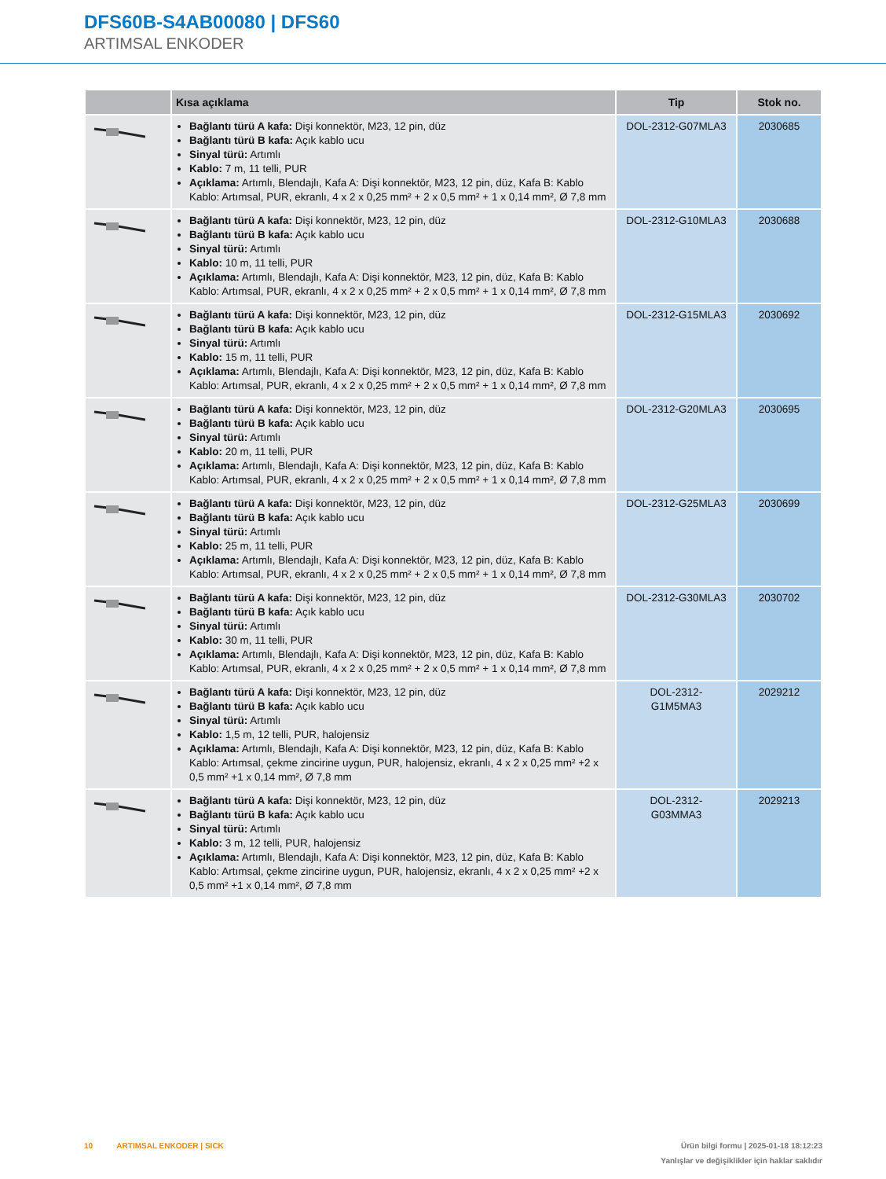DFS60B-S4AB00080 | DFS60
ARTIMSAL ENKODER
| | Kısa açıklama | Tip | Stok no. |
| --- | --- | --- | --- |
| | Bağlantı türü A kafa: Dişi konnektör, M23, 12 pin, düz Bağlantı türü B kafa: Açık kablo ucu Sinyal türü: Artımlı Kablo: 7 m, 11 telli, PUR Açıklama: Artımlı, Blendajlı, Kafa A: Dişi konnektör, M23, 12 pin, düz, Kafa B: Kablo Kablo: Artımsal, PUR, ekranlı, 4 x 2 x 0,25 mm² + 2 x 0,5 mm² + 1 x 0,14 mm², Ø 7,8 mm | DOL-2312-G07MLA3 | 2030685 |
| | Bağlantı türü A kafa: Dişi konnektör, M23, 12 pin, düz Bağlantı türü B kafa: Açık kablo ucu Sinyal türü: Artımlı Kablo: 10 m, 11 telli, PUR Açıklama: Artımlı, Blendajlı, Kafa A: Dişi konnektör, M23, 12 pin, düz, Kafa B: Kablo Kablo: Artımsal, PUR, ekranlı, 4 x 2 x 0,25 mm² + 2 x 0,5 mm² + 1 x 0,14 mm², Ø 7,8 mm | DOL-2312-G10MLA3 | 2030688 |
| | Bağlantı türü A kafa: Dişi konnektör, M23, 12 pin, düz Bağlantı türü B kafa: Açık kablo ucu Sinyal türü: Artımlı Kablo: 15 m, 11 telli, PUR Açıklama: Artımlı, Blendajlı, Kafa A: Dişi konnektör, M23, 12 pin, düz, Kafa B: Kablo Kablo: Artımsal, PUR, ekranlı, 4 x 2 x 0,25 mm² + 2 x 0,5 mm² + 1 x 0,14 mm², Ø 7,8 mm | DOL-2312-G15MLA3 | 2030692 |
| | Bağlantı türü A kafa: Dişi konnektör, M23, 12 pin, düz Bağlantı türü B kafa: Açık kablo ucu Sinyal türü: Artımlı Kablo: 20 m, 11 telli, PUR Açıklama: Artımlı, Blendajlı, Kafa A: Dişi konnektör, M23, 12 pin, düz, Kafa B: Kablo Kablo: Artımsal, PUR, ekranlı, 4 x 2 x 0,25 mm² + 2 x 0,5 mm² + 1 x 0,14 mm², Ø 7,8 mm | DOL-2312-G20MLA3 | 2030695 |
| | Bağlantı türü A kafa: Dişi konnektör, M23, 12 pin, düz Bağlantı türü B kafa: Açık kablo ucu Sinyal türü: Artımlı Kablo: 25 m, 11 telli, PUR Açıklama: Artımlı, Blendajlı, Kafa A: Dişi konnektör, M23, 12 pin, düz, Kafa B: Kablo Kablo: Artımsal, PUR, ekranlı, 4 x 2 x 0,25 mm² + 2 x 0,5 mm² + 1 x 0,14 mm², Ø 7,8 mm | DOL-2312-G25MLA3 | 2030699 |
| | Bağlantı türü A kafa: Dişi konnektör, M23, 12 pin, düz Bağlantı türü B kafa: Açık kablo ucu Sinyal türü: Artımlı Kablo: 30 m, 11 telli, PUR Açıklama: Artımlı, Blendajlı, Kafa A: Dişi konnektör, M23, 12 pin, düz, Kafa B: Kablo Kablo: Artımsal, PUR, ekranlı, 4 x 2 x 0,25 mm² + 2 x 0,5 mm² + 1 x 0,14 mm², Ø 7,8 mm | DOL-2312-G30MLA3 | 2030702 |
| | Bağlantı türü A kafa: Dişi konnektör, M23, 12 pin, düz Bağlantı türü B kafa: Açık kablo ucu Sinyal türü: Artımlı Kablo: 1,5 m, 12 telli, PUR, halojensiz Açıklama: Artımlı, Blendajlı, Kafa A: Dişi konnektör, M23, 12 pin, düz, Kafa B: Kablo Kablo: Artımsal, çekme zincirine uygun, PUR, halojensiz, ekranlı, 4 x 2 x 0,25 mm² +2 x 0,5 mm² +1 x 0,14 mm², Ø 7,8 mm | DOL-2312- G1M5MA3 | 2029212 |
| | Bağlantı türü A kafa: Dişi konnektör, M23, 12 pin, düz Bağlantı türü B kafa: Açık kablo ucu Sinyal türü: Artımlı Kablo: 3 m, 12 telli, PUR, halojensiz Açıklama: Artımlı, Blendajlı, Kafa A: Dişi konnektör, M23, 12 pin, düz, Kafa B: Kablo Kablo: Artımsal, çekme zincirine uygun, PUR, halojensiz, ekranlı, 4 x 2 x 0,25 mm² +2 x 0,5 mm² +1 x 0,14 mm², Ø 7,8 mm | DOL-2312- G03MMA3 | 2029213 |
10 ARTIMSAL ENKODER | SICK
Ürün bilgi formu | 2025-01-18 18:12:23
Yanlışlar ve değişiklikler için haklar saklıdır